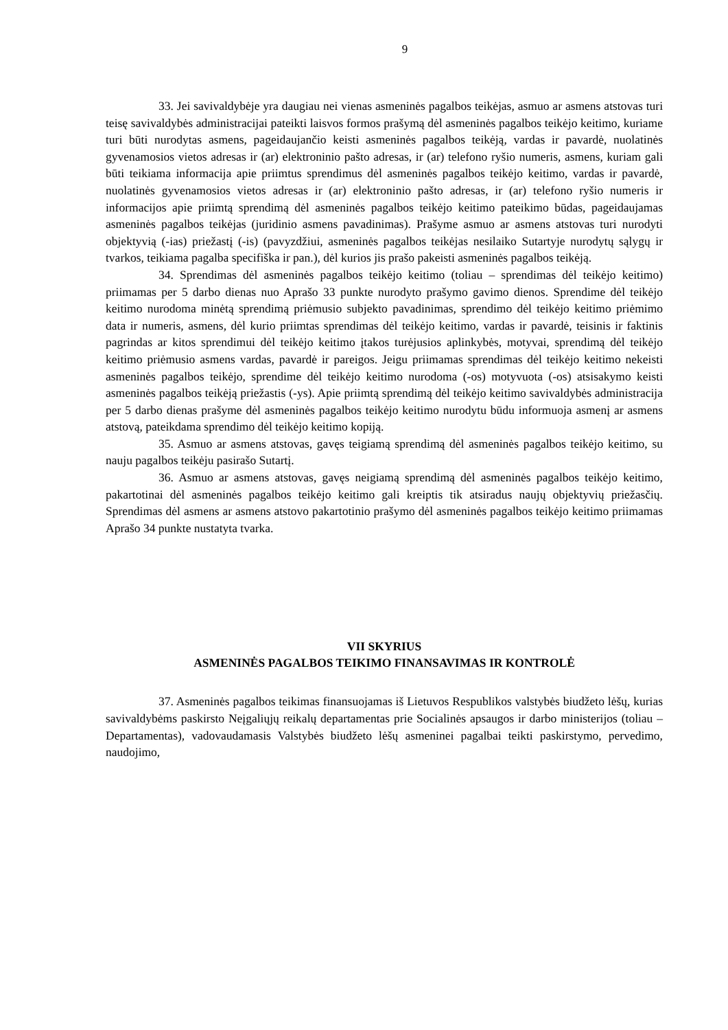9
33. Jei savivaldybėje yra daugiau nei vienas asmeninės pagalbos teikėjas, asmuo ar asmens atstovas turi teisę savivaldybės administracijai pateikti laisvos formos prašymą dėl asmeninės pagalbos teikėjo keitimo, kuriame turi būti nurodytas asmens, pageidaujančio keisti asmeninės pagalbos teikėją, vardas ir pavardė, nuolatinės gyvenamosios vietos adresas ir (ar) elektroninio pašto adresas, ir (ar) telefono ryšio numeris, asmens, kuriam gali būti teikiama informacija apie priimtus sprendimus dėl asmeninės pagalbos teikėjo keitimo, vardas ir pavardė, nuolatinės gyvenamosios vietos adresas ir (ar) elektroninio pašto adresas, ir (ar) telefono ryšio numeris ir informacijos apie priimtą sprendimą dėl asmeninės pagalbos teikėjo keitimo pateikimo būdas, pageidaujamas asmeninės pagalbos teikėjas (juridinio asmens pavadinimas). Prašyme asmuo ar asmens atstovas turi nurodyti objektyvią (-ias) priežastį (-is) (pavyzdžiui, asmeninės pagalbos teikėjas nesilaiko Sutartyje nurodytų sąlygų ir tvarkos, teikiama pagalba specifiška ir pan.), dėl kurios jis prašo pakeisti asmeninės pagalbos teikėją.
34. Sprendimas dėl asmeninės pagalbos teikėjo keitimo (toliau – sprendimas dėl teikėjo keitimo) priimamas per 5 darbo dienas nuo Aprašo 33 punkte nurodyto prašymo gavimo dienos. Sprendime dėl teikėjo keitimo nurodoma minėtą sprendimą priėmusio subjekto pavadinimas, sprendimo dėl teikėjo keitimo priėmimo data ir numeris, asmens, dėl kurio priimtas sprendimas dėl teikėjo keitimo, vardas ir pavardė, teisinis ir faktinis pagrindas ar kitos sprendimui dėl teikėjo keitimo įtakos turėjusios aplinkybės, motyvai, sprendimą dėl teikėjo keitimo priėmusio asmens vardas, pavardė ir pareigos. Jeigu priimamas sprendimas dėl teikėjo keitimo nekeisti asmeninės pagalbos teikėjo, sprendime dėl teikėjo keitimo nurodoma (-os) motyvuota (-os) atsisakymo keisti asmeninės pagalbos teikėją priežastis (-ys). Apie priimtą sprendimą dėl teikėjo keitimo savivaldybės administracija per 5 darbo dienas prašyme dėl asmeninės pagalbos teikėjo keitimo nurodytu būdu informuoja asmenį ar asmens atstovą, pateikdama sprendimo dėl teikėjo keitimo kopiją.
35. Asmuo ar asmens atstovas, gavęs teigiamą sprendimą dėl asmeninės pagalbos teikėjo keitimo, su nauju pagalbos teikėju pasirašo Sutartį.
36. Asmuo ar asmens atstovas, gavęs neigiamą sprendimą dėl asmeninės pagalbos teikėjo keitimo, pakartotinai dėl asmeninės pagalbos teikėjo keitimo gali kreiptis tik atsiradus naujų objektyvių priežasčių. Sprendimas dėl asmens ar asmens atstovo pakartotinio prašymo dėl asmeninės pagalbos teikėjo keitimo priimamas Aprašo 34 punkte nustatyta tvarka.
VII SKYRIUS
ASMENINĖS PAGALBOS TEIKIMO FINANSAVIMAS IR KONTROLĖ
37. Asmeninės pagalbos teikimas finansuojamas iš Lietuvos Respublikos valstybės biudžeto lėšų, kurias savivaldybėms paskirsto Neįgaliųjų reikalų departamentas prie Socialinės apsaugos ir darbo ministerijos (toliau – Departamentas), vadovaudamasis Valstybės biudžeto lėšų asmeninei pagalbai teikti paskirstymo, pervedimo, naudojimo,